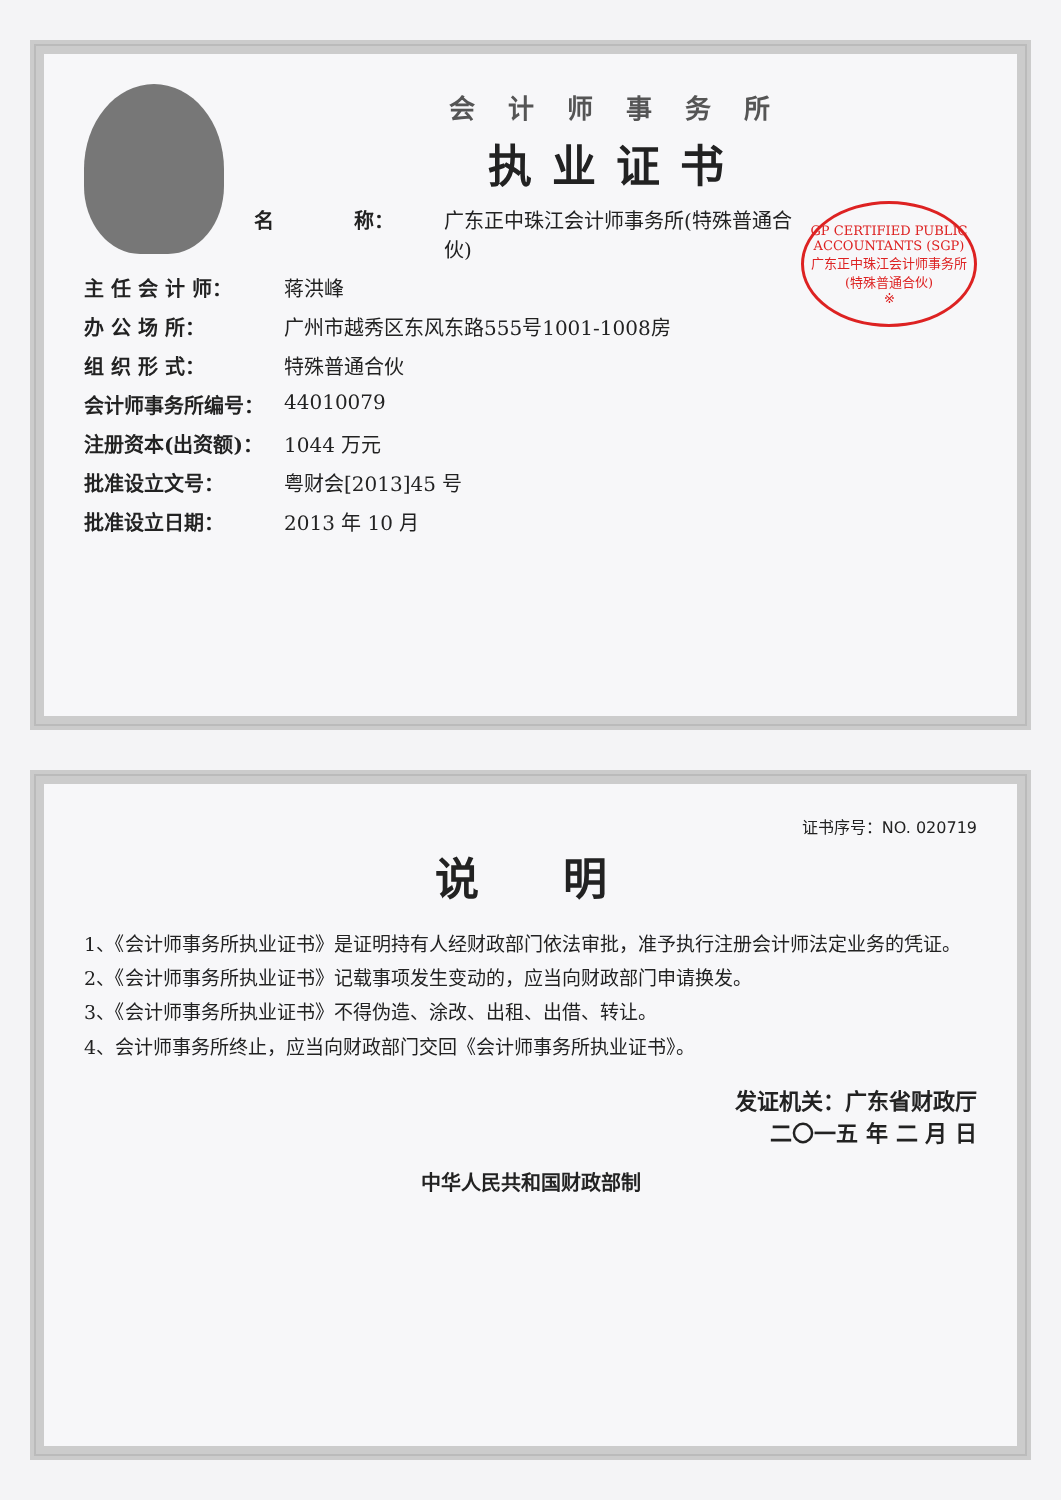会 计 师 事 务 所
执业证书
GP CERTIFIED PUBLIC ACCOUNTANTS (SGP)
广东正中珠江会计师事务所
(特殊普通合伙)
※
名　　　　称： 广东正中珠江会计师事务所(特殊普通合伙)
主 任 会 计 师： 蒋洪峰
办 公 场 所： 广州市越秀区东风东路555号1001-1008房
组 织 形 式： 特殊普通合伙
会计师事务所编号： 44010079
注册资本(出资额)： 1044 万元
批准设立文号： 粤财会[2013]45 号
批准设立日期： 2013 年 10 月
证书序号：NO. 020719
说　明
1、《会计师事务所执业证书》是证明持有人经财政部门依法审批，准予执行注册会计师法定业务的凭证。
2、《会计师事务所执业证书》记载事项发生变动的，应当向财政部门申请换发。
3、《会计师事务所执业证书》不得伪造、涂改、出租、出借、转让。
4、会计师事务所终止，应当向财政部门交回《会计师事务所执业证书》。
发证机关：广东省财政厅
二〇一五 年 二 月 日
中华人民共和国财政部制